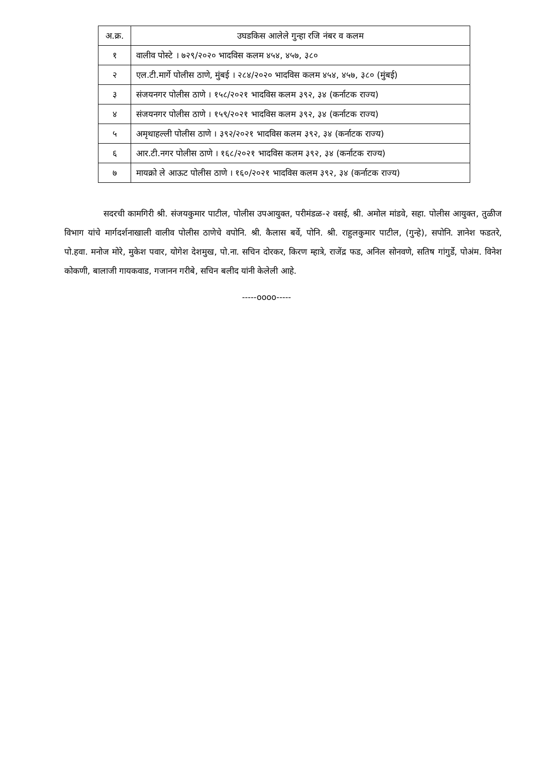| अ.क्र. | उघडकिस आलेले गुन्हा रजि नंबर व कलम |
| --- | --- |
| १ | वालीव पोस्टे । ७२९/२०२० भादविस कलम ४५४, ४५७, ३८० |
| २ | एल.टी.मार्गे पोलीस ठाणे, मुंबई । २८४/२०२० भादविस कलम ४५४, ४५७, ३८० (मुंबई) |
| ३ | संजयनगर पोलीस ठाणे । १५८/२०२१ भादविस कलम ३९२, ३४ (कर्नाटक राज्य) |
| ४ | संजयनगर पोलीस ठाणे । १५९/२०२१ भादविस कलम ३९२, ३४ (कर्नाटक राज्य) |
| ५ | अमृथाहल्ली पोलीस ठाणे । ३९२/२०२१ भादविस कलम ३९२, ३४ (कर्नाटक राज्य) |
| ६ | आर.टी.नगर पोलीस ठाणे । १६८/२०२१ भादविस कलम ३९२, ३४ (कर्नाटक राज्य) |
| ७ | मायक्रो ले आऊट पोलीस ठाणे । १६०/२०२१ भादविस कलम ३९२, ३४ (कर्नाटक राज्य) |
सदरची कामगिरी श्री. संजयकुमार पाटील, पोलीस उपआयुक्त, परीमंडळ-२ वसई, श्री. अमोल मांडवे, सहा. पोलीस आयुक्त, तुळीज विभाग यांचे मार्गदर्शनाखाली वालीव पोलीस ठाणेचे वपोनि. श्री. कैलास बर्वे, पोनि. श्री. राहुलकुमार पाटील, (गुन्हे), सपोनि. ज्ञानेश फडतरे, पो.हवा. मनोज मोरे, मुकेश पवार, योगेश देशमुख, पो.ना. सचिन दोरकर, किरण म्हात्रे, राजेंद्र फड, अनिल सोनवणे, सतिष गांगुर्डे, पोअंम. विनेश कोकणी, बालाजी गायकवाड, गजानन गरीबे, सचिन बलीद यांनी केलेली आहे.
-----oooo-----